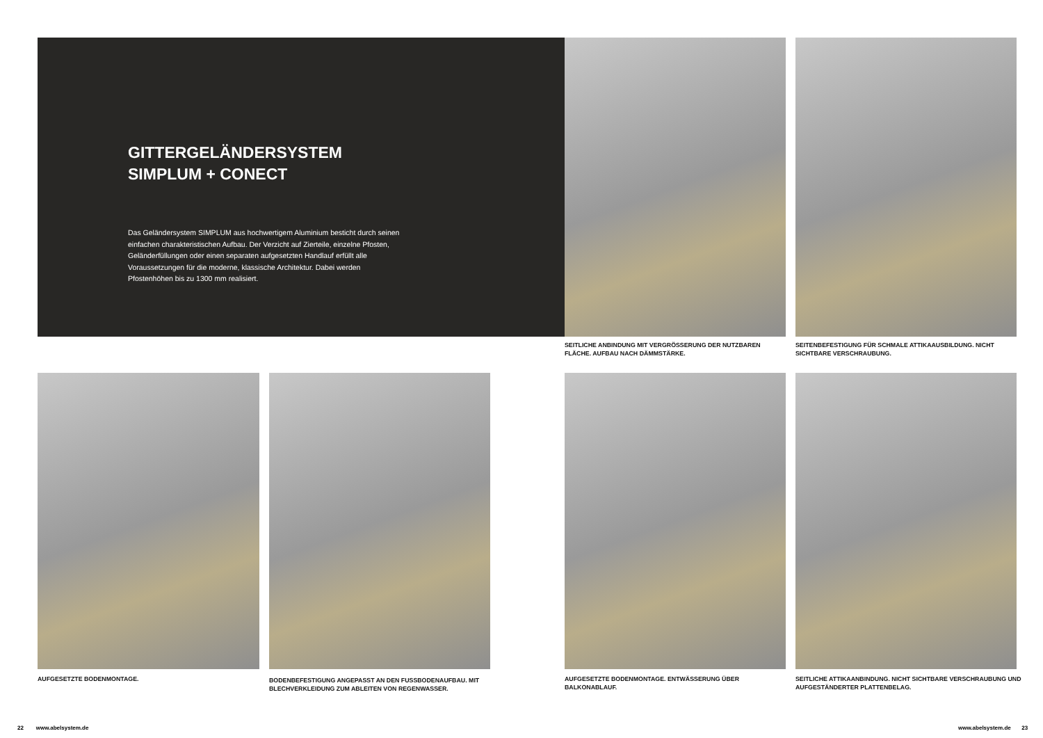GITTERGELÄNDERSYSTEM
SIMPLUM + CONECT
Das Geländersystem SIMPLUM aus hochwertigem Aluminium besticht durch seinen einfachen charakteristischen Aufbau. Der Verzicht auf Zierteile, einzelne Pfosten, Geländerfüllungen oder einen separaten aufgesetzten Handlauf erfüllt alle Voraussetzungen für die moderne, klassische Architektur. Dabei werden Pfostenhöhen bis zu 1300 mm realisiert.
SEITLICHE ANBINDUNG MIT VERGRÖSSERUNG DER NUTZBAREN FLÄCHE. AUFBAU NACH DÄMMSTÄRKE.
SEITENBEFESTIGUNG FÜR SCHMALE ATTIKAAUSBILDUNG. NICHT SICHTBARE VERSCHRAUBUNG.
AUFGESETZTE BODENMONTAGE.
BODENBEFESTIGUNG ANGEPASST AN DEN FUSSBODENAUFBAU. MIT BLECHVERKLEIDUNG ZUM ABLEITEN VON REGENWASSER.
AUFGESETZTE BODENMONTAGE. ENTWÄSSERUNG ÜBER BALKONABLAUF.
SEITLICHE ATTIKAANBINDUNG. NICHT SICHTBARE VERSCHRAUBUNG UND AUFGESTÄNDERTER PLATTENBELAG.
22 www.abelsystem.de www.abelsystem.de 23